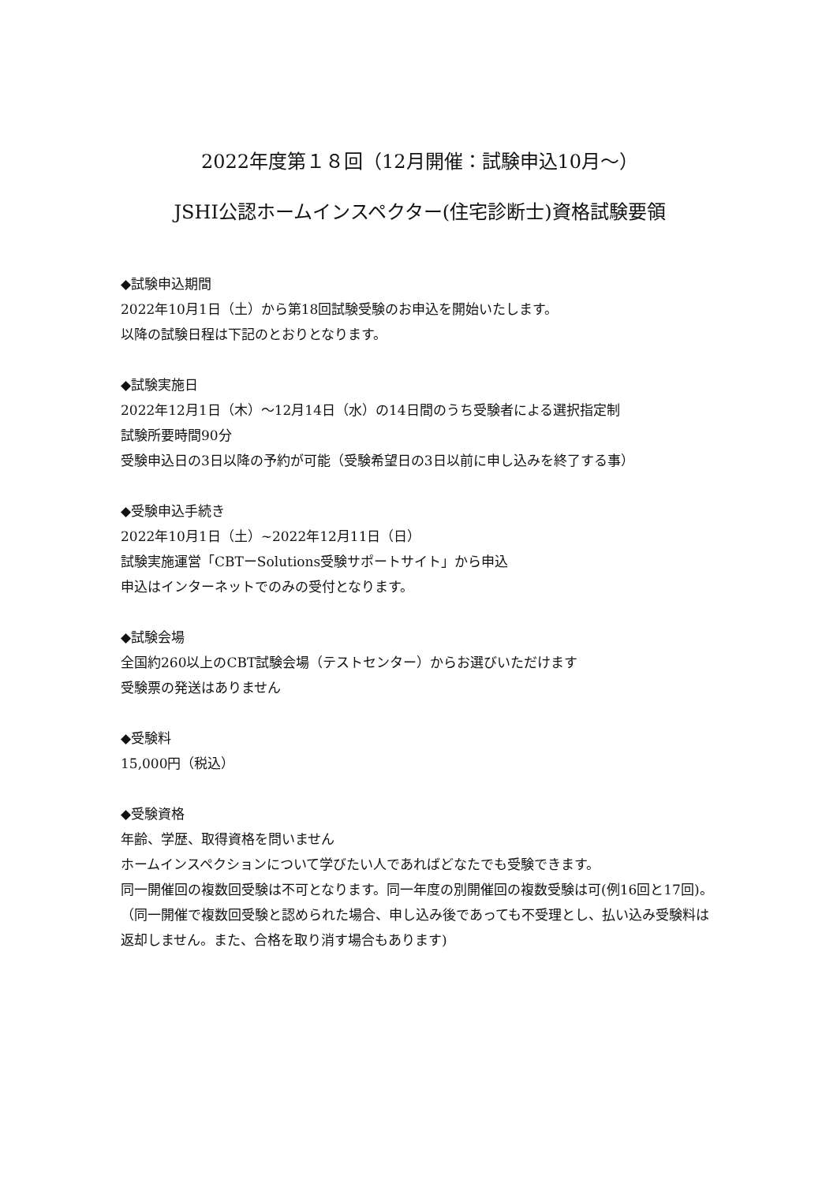2022年度第１８回（12月開催：試験申込10月～）
JSHI公認ホームインスペクター(住宅診断士)資格試験要領
◆試験申込期間
2022年10月1日（土）から第18回試験受験のお申込を開始いたします。
以降の試験日程は下記のとおりとなります。
◆試験実施日
2022年12月1日（木）～12月14日（水）の14日間のうち受験者による選択指定制
試験所要時間90分
受験申込日の3日以降の予約が可能（受験希望日の3日以前に申し込みを終了する事）
◆受験申込手続き
2022年10月1日（土）~2022年12月11日（日）
試験実施運営「CBTーSolutions受験サポートサイト」から申込
申込はインターネットでのみの受付となります。
◆試験会場
全国約260以上のCBT試験会場（テストセンター）からお選びいただけます
受験票の発送はありません
◆受験料
15,000円（税込）
◆受験資格
年齢、学歴、取得資格を問いません
ホームインスペクションについて学びたい人であればどなたでも受験できます。
同一開催回の複数回受験は不可となります。同一年度の別開催回の複数受験は可(例16回と17回)。
（同一開催で複数回受験と認められた場合、申し込み後であっても不受理とし、払い込み受験料は返却しません。また、合格を取り消す場合もあります)